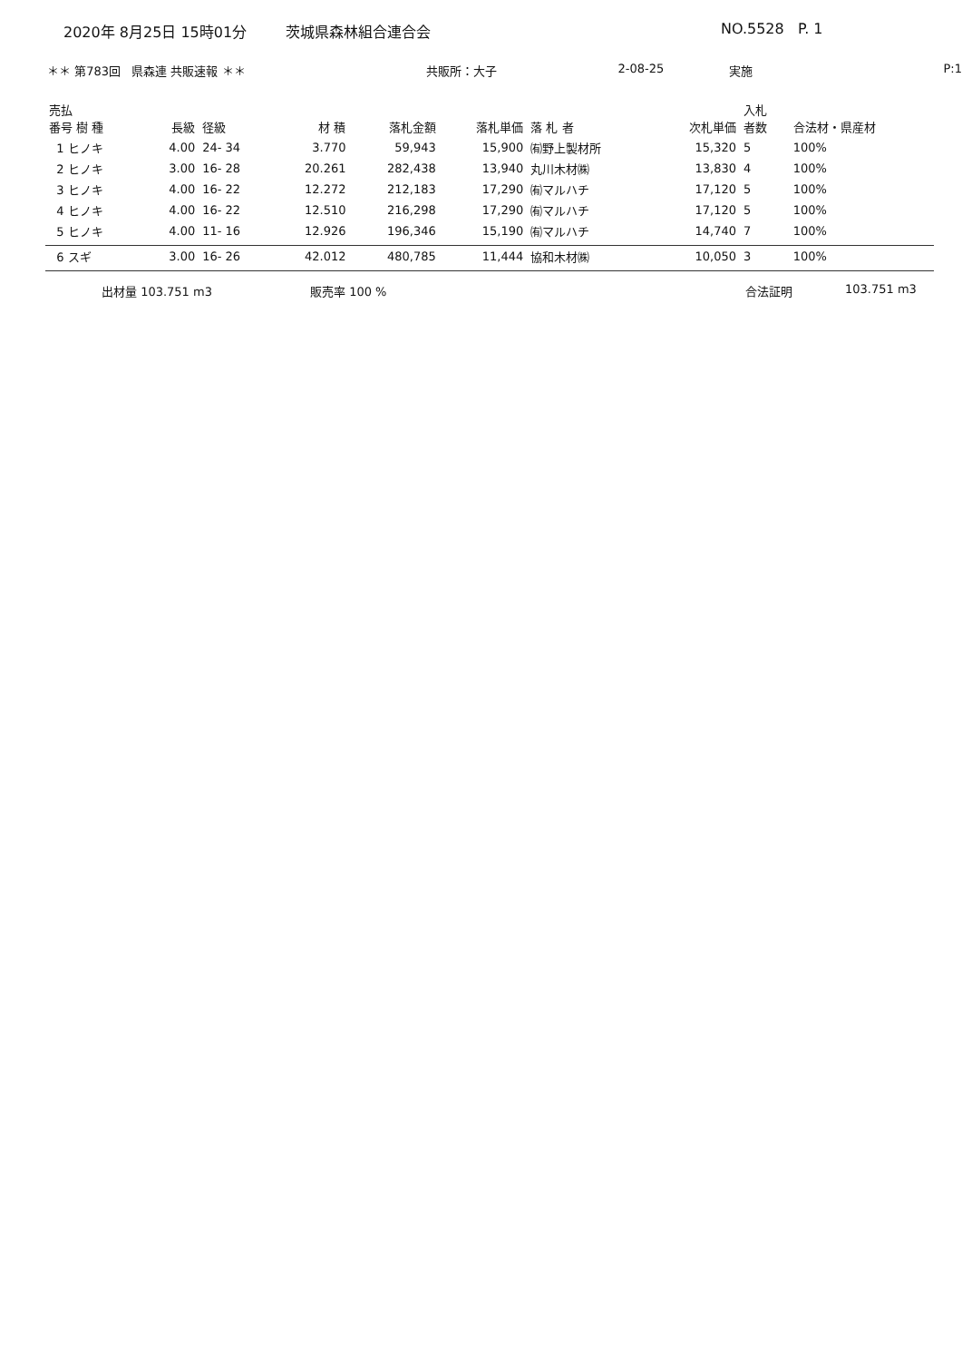2020年 8月25日 15時01分 茨城県森林組合連合会 NO.5528 P. 1
＊＊ 第783回 県森連 共販速報 ＊＊ 共販所：大子 2-08-25 実施 P:1
| 売払 番号 樹 種 | 長級 | 径級 | 材 積 | 落札金額 | 落札単価 | 落 札 者 | 次札単価 | 入札 者数 | 合法材・県産材 |
| --- | --- | --- | --- | --- | --- | --- | --- | --- | --- |
| 1 ヒノキ | 4.00 | 24- 34 | 3.770 | 59,943 | 15,900 | ㈲野上製材所 | 15,320 | 5 | 100% |
| 2 ヒノキ | 3.00 | 16- 28 | 20.261 | 282,438 | 13,940 | 丸川木材㈱ | 13,830 | 4 | 100% |
| 3 ヒノキ | 4.00 | 16- 22 | 12.272 | 212,183 | 17,290 | ㈲マルハチ | 17,120 | 5 | 100% |
| 4 ヒノキ | 4.00 | 16- 22 | 12.510 | 216,298 | 17,290 | ㈲マルハチ | 17,120 | 5 | 100% |
| 5 ヒノキ | 4.00 | 11- 16 | 12.926 | 196,346 | 15,190 | ㈲マルハチ | 14,740 | 7 | 100% |
| 6 スギ | 3.00 | 16- 26 | 42.012 | 480,785 | 11,444 | 協和木材㈱ | 10,050 | 3 | 100% |
出材量 103.751 m3 販売率 100 % 合法証明 103.751 m3